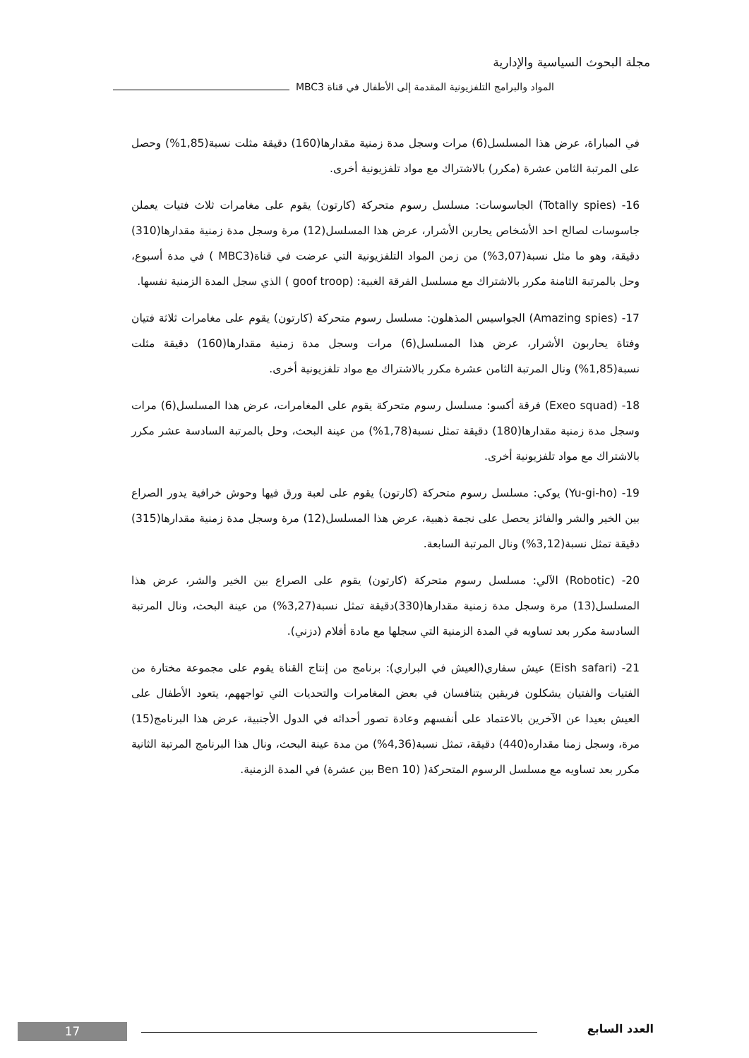مجلة البحوث السياسية والإدارية
المواد والبرامج التلفزيونية المقدمة إلى الأطفال في قناة MBC3
في المباراة، عرض هذا المسلسل(6) مرات وسجل مدة زمنية مقدارها(160) دقيقة مثلت نسبة(1,85%) وحصل على المرتبة الثامن عشرة (مكرر) بالاشتراك مع مواد تلفزيونية أخرى.
16- (Totally spies) الجاسوسات: مسلسل رسوم متحركة (كارتون) يقوم على مغامرات ثلاث فتيات يعملن جاسوسات لصالح احد الأشخاص يحاربن الأشرار، عرض هذا المسلسل(12) مرة وسجل مدة زمنية مقدارها(310) دقيقة، وهو ما مثل نسبة(3,07%) من زمن المواد التلفزيونية التي عرضت في قناة(MBC3 ) في مدة أسبوع، وحل بالمرتبة الثامنة مكرر بالاشتراك مع مسلسل الفرقة الغبية: (goof troop ) الذي سجل المدة الزمنية نفسها.
17- (Amazing spies) الجواسيس المذهلون: مسلسل رسوم متحركة (كارتون) يقوم على مغامرات ثلاثة فتيان وفتاة يحاربون الأشرار، عرض هذا المسلسل(6) مرات وسجل مدة زمنية مقدارها(160) دقيقة مثلت نسبة(1,85%) ونال المرتبة الثامن عشرة مكرر بالاشتراك مع مواد تلفزيونية أخرى.
18- (Exeo squad) فرقة أكسو: مسلسل رسوم متحركة يقوم على المغامرات، عرض هذا المسلسل(6) مرات وسجل مدة زمنية مقدارها(180) دقيقة تمثل نسبة(1,78%) من عينة البحث، وحل بالمرتبة السادسة عشر مكرر بالاشتراك مع مواد تلفزيونية أخرى.
19- (Yu-gi-ho) يوكي: مسلسل رسوم متحركة (كارتون) يقوم على لعبة ورق فيها وحوش خرافية يدور الصراع بين الخير والشر والفائز يحصل على نجمة ذهبية، عرض هذا المسلسل(12) مرة وسجل مدة زمنية مقدارها(315) دقيقة تمثل نسبة(3,12%) ونال المرتبة السابعة.
20- (Robotic) الآلي: مسلسل رسوم متحركة (كارتون) يقوم على الصراع بين الخير والشر، عرض هذا المسلسل(13) مرة وسجل مدة زمنية مقدارها(330)دقيقة تمثل نسبة(3,27%) من عينة البحث، ونال المرتبة السادسة مكرر بعد تساويه في المدة الزمنية التي سجلها مع مادة أفلام (دزني).
21- (Eish safari) عيش سفاري(العيش في البراري): برنامج من إنتاج القناة يقوم على مجموعة مختارة من الفتيات والفتيان يشكلون فريقين يتنافسان في بعض المغامرات والتحديات التي تواجههم، يتعود الأطفال على العيش بعيدا عن الآخرين بالاعتماد على أنفسهم وعادة تصور أحداثه في الدول الأجنبية، عرض هذا البرنامج(15) مرة، وسجل زمنا مقداره(440) دقيقة، تمثل نسبة(4,36%) من مدة عينة البحث، ونال هذا البرنامج المرتبة الثانية مكرر بعد تساويه مع مسلسل الرسوم المتحركة( (Ben 10 بين عشرة) في المدة الزمنية.
العدد السابع 17